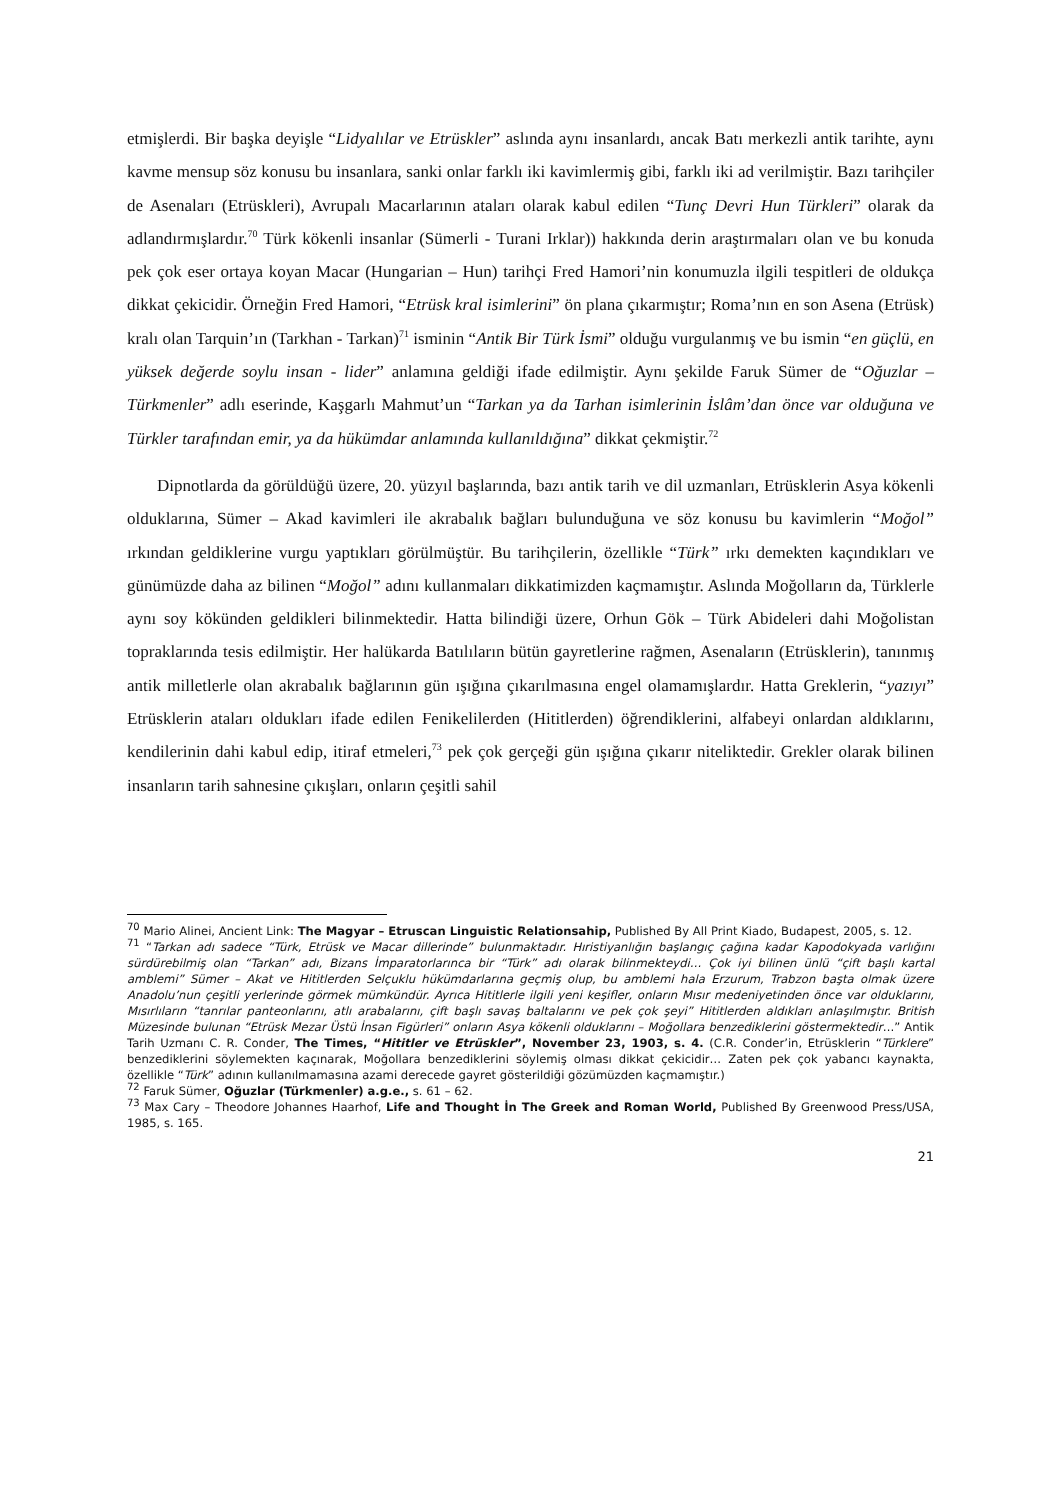etmişlerdi. Bir başka deyişle “Lidyalılar ve Etrüskler” aslında aynı insanlardı, ancak Batı merkezli antik tarihte, aynı kavme mensup söz konusu bu insanlara, sanki onlar farklı iki kavimlermiş gibi, farklı iki ad verilmiştir. Bazı tarihçiler de Asenaları (Etrüskleri), Avrupalı Macarlarının ataları olarak kabul edilen “Tunç Devri Hun Türkleri” olarak da adlandırmışlardır.<sup>70</sup> Türk kökenli insanlar (Sümerli - Turani Irklar)) hakkında derin araştırmaları olan ve bu konuda pek çok eser ortaya koyan Macar (Hungarian – Hun) tarihçi Fred Hamori’nin konumuzla ilgili tespitleri de oldukça dikkat çekicidir. Örneğin Fred Hamori, “Etrüsk kral isimlerini” ön plana çıkarmıştır; Roma’nın en son Asena (Etrüsk) kralı olan Tarquin’ın (Tarkhan - Tarkan)<sup>71</sup> isminin “Antik Bir Türk İsmi” olduğu vurgulanmış ve bu ismin “en güçlü, en yüksek değerde soylu insan - lider” anlamına geldiği ifade edilmiştir. Aynı şekilde Faruk Sümer de “Oğuzlar – Türkmenler” adlı eserinde, Kaşgarlı Mahmut’un “Tarkan ya da Tarhan isimlerinin İslâm’dan önce var olduğuna ve Türkler tarafından emir, ya da hükümdar anlamında kullanıldığına” dikkat çekmiştir.<sup>72</sup>
Dipnotlarda da görüldüğü üzere, 20. yüzyıl başlarında, bazı antik tarih ve dil uzmanları, Etrüsklerin Asya kökenli olduklarına, Sümer – Akad kavimleri ile akrabalık bağları bulunduğuna ve söz konusu bu kavimlerin “Moğol” ırkından geldiklerine vurgu yaptıkları görülmüştür. Bu tarihçilerin, özellikle “Türk” ırkı demekten kaçındıkları ve günümüzde daha az bilinen “Moğol” adını kullanmaları dikkatimizden kaçmamıştır. Aslında Moğolların da, Türklerle aynı soy kökünden geldikleri bilinmektedir. Hatta bilindiği üzere, Orhun Gök – Türk Abideleri dahi Moğolistan topraklarında tesis edilmiştir. Her halükarda Batılıların bütün gayretlerine rağmen, Asenaların (Etrüsklerin), tanınmış antik milletlerle olan akrabalık bağlarının gün ışığına çıkarılmasına engel olamamışlardır. Hatta Greklerin, “yazıyı” Etrüsklerin ataları oldukları ifade edilen Fenikelilerden (Hititlerden) öğrendiklerini, alfabeyi onlardan aldıklarını, kendilerinin dahi kabul edip, itiraf etmeleri,<sup>73</sup> pek çok gerçeği gün ışığına çıkarır niteliktedir. Grekler olarak bilinen insanların tarih sahnesine çıkışları, onların çeşitli sahil
<sup>70</sup> Mario Alinei, Ancient Link: The Magyar – Etruscan Linguistic Relationsahip, Published By All Print Kiado, Budapest, 2005, s. 12.
<sup>71</sup> “Tarkan adı sadece “Türk, Etrüsk ve Macar dillerinde” bulunmaktadır. Hıristiyanlığın başlangıç çağına kadar Kapodokyada varlığını sürdürebilmiş olan “Tarkan” adı, Bizans İmparatorlarınca bir “Türk” adı olarak bilinmekteydi… Çok iyi bilinen ünlü “çift başlı kartal amblemi” Sümer – Akat ve Hititlerden Selçuklu hükümdarlarına geçmiş olup, bu amblemi hala Erzurum, Trabzon başta olmak üzere Anadolu’nun çeşitli yerlerinde görmek mümkündür. Ayrıca Hititlerle ilgili yeni keşifler, onların Mısır medeniyetinden önce var olduklarını, Mısırlıların “tanrılar panteonlarını, atlı arabalarını, çift başlı savaş baltalarını ve pek çok şeyi” Hititlerden aldıkları anlaşılmıştır. British Müzesinde bulunan “Etrüsk Mezar Üstü İnsan Figürleri” onların Asya kökenli olduklarını – Moğollara benzediklerini göstermektedir…” Antik Tarih Uzmanı C. R. Conder, The Times, “Hititler ve Etrüskler”, November 23, 1903, s. 4. (C.R. Conder’in, Etrüsklerin “Türklere” benzediklerini söylemekten kaçınarak, Moğollara benzediklerini söylemiş olması dikkat çekicidir… Zaten pek çok yabancı kaynakta, özellikle “Türk” adının kullanılmamasına azami derecede gayret gösterildiği gözümüzden kaçmamıştır.)
<sup>72</sup> Faruk Sümer, Oğuzlar (Türkmenler) a.g.e., s. 61 – 62.
<sup>73</sup> Max Cary – Theodore Johannes Haarhof, Life and Thought İn The Greek and Roman World, Published By Greenwood Press/USA, 1985, s. 165.
21